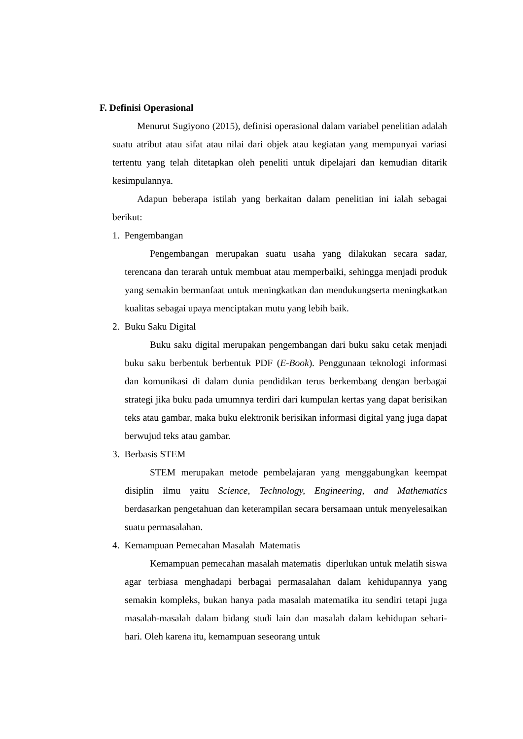F. Definisi Operasional
Menurut Sugiyono (2015), definisi operasional dalam variabel penelitian adalah suatu atribut atau sifat atau nilai dari objek atau kegiatan yang mempunyai variasi tertentu yang telah ditetapkan oleh peneliti untuk dipelajari dan kemudian ditarik kesimpulannya.
Adapun beberapa istilah yang berkaitan dalam penelitian ini ialah sebagai berikut:
1. Pengembangan
Pengembangan merupakan suatu usaha yang dilakukan secara sadar, terencana dan terarah untuk membuat atau memperbaiki, sehingga menjadi produk yang semakin bermanfaat untuk meningkatkan dan mendukungserta meningkatkan kualitas sebagai upaya menciptakan mutu yang lebih baik.
2. Buku Saku Digital
Buku saku digital merupakan pengembangan dari buku saku cetak menjadi buku saku berbentuk berbentuk PDF (E-Book). Penggunaan teknologi informasi dan komunikasi di dalam dunia pendidikan terus berkembang dengan berbagai strategi jika buku pada umumnya terdiri dari kumpulan kertas yang dapat berisikan teks atau gambar, maka buku elektronik berisikan informasi digital yang juga dapat berwujud teks atau gambar.
3. Berbasis STEM
STEM merupakan metode pembelajaran yang menggabungkan keempat disiplin ilmu yaitu Science, Technology, Engineering, and Mathematics berdasarkan pengetahuan dan keterampilan secara bersamaan untuk menyelesaikan suatu permasalahan.
4. Kemampuan Pemecahan Masalah Matematis
Kemampuan pemecahan masalah matematis diperlukan untuk melatih siswa agar terbiasa menghadapi berbagai permasalahan dalam kehidupannya yang semakin kompleks, bukan hanya pada masalah matematika itu sendiri tetapi juga masalah-masalah dalam bidang studi lain dan masalah dalam kehidupan sehari-hari. Oleh karena itu, kemampuan seseorang untuk